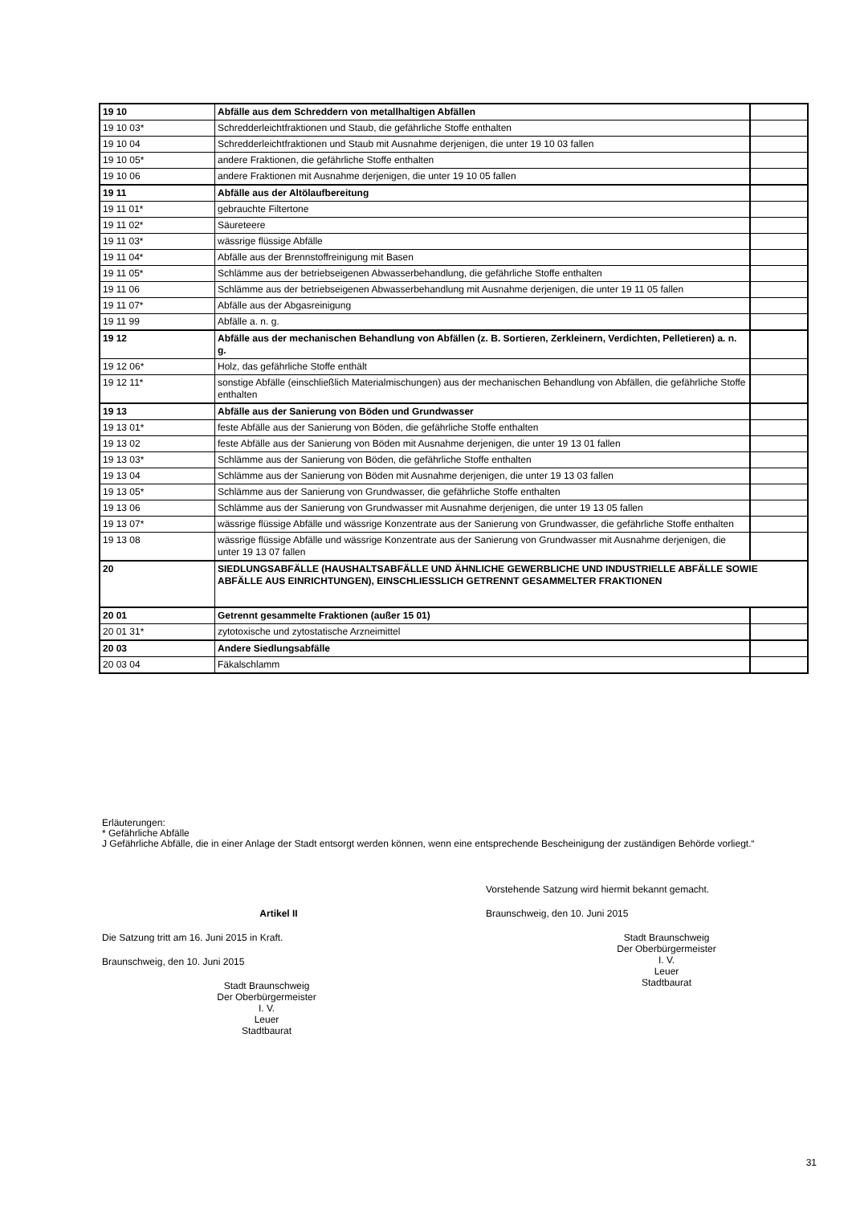| 19 10 | Abfälle aus dem Schreddern von metallhaltigen Abfällen | |
| 19 10 03* | Schredderleichtfraktionen und Staub, die gefährliche Stoffe enthalten | |
| 19 10 04 | Schredderleichtfraktionen und Staub mit Ausnahme derjenigen, die unter 19 10 03 fallen | |
| 19 10 05* | andere Fraktionen, die gefährliche Stoffe enthalten | |
| 19 10 06 | andere Fraktionen mit Ausnahme derjenigen, die unter 19 10 05 fallen | |
| 19 11 | Abfälle aus der Altölaufbereitung | |
| 19 11 01* | gebrauchte Filtertone | |
| 19 11 02* | Säureteere | |
| 19 11 03* | wässrige flüssige Abfälle | |
| 19 11 04* | Abfälle aus der Brennstoffreinigung mit Basen | |
| 19 11 05* | Schlämme aus der betriebseigenen Abwasserbehandlung, die gefährliche Stoffe enthalten | |
| 19 11 06 | Schlämme aus der betriebseigenen Abwasserbehandlung mit Ausnahme derjenigen, die unter 19 11 05 fallen | |
| 19 11 07* | Abfälle aus der Abgasreinigung | |
| 19 11 99 | Abfälle a. n. g. | |
| 19 12 | Abfälle aus der mechanischen Behandlung von Abfällen (z. B. Sortieren, Zerkleinern, Verdichten, Pelletieren) a. n. g. | |
| 19 12 06* | Holz, das gefährliche Stoffe enthält | |
| 19 12 11* | sonstige Abfälle (einschließlich Materialmischungen) aus der mechanischen Behandlung von Abfällen, die gefährliche Stoffe enthalten | |
| 19 13 | Abfälle aus der Sanierung von Böden und Grundwasser | |
| 19 13 01* | feste Abfälle aus der Sanierung von Böden, die gefährliche Stoffe enthalten | |
| 19 13 02 | feste Abfälle aus der Sanierung von Böden mit Ausnahme derjenigen, die unter 19 13 01 fallen | |
| 19 13 03* | Schlämme aus der Sanierung von Böden, die gefährliche Stoffe enthalten | |
| 19 13 04 | Schlämme aus der Sanierung von Böden mit Ausnahme derjenigen, die unter 19 13 03 fallen | |
| 19 13 05* | Schlämme aus der Sanierung von Grundwasser, die gefährliche Stoffe enthalten | |
| 19 13 06 | Schlämme aus der Sanierung von Grundwasser mit Ausnahme derjenigen, die unter 19 13 05 fallen | |
| 19 13 07* | wässrige flüssige Abfälle und wässrige Konzentrate aus der Sanierung von Grundwasser, die gefährliche Stoffe enthalten | |
| 19 13 08 | wässrige flüssige Abfälle und wässrige Konzentrate aus der Sanierung von Grundwasser mit Ausnahme derjenigen, die unter 19 13 07 fallen | |
| 20 | SIEDLUNGSABFÄLLE (HAUSHALTSABFÄLLE UND ÄHNLICHE GEWERBLICHE UND INDUSTRIELLE ABFÄLLE SOWIE ABFÄLLE AUS EINRICHTUNGEN), EINSCHLIESSLICH GETRENNT GESAMMELTER FRAKTIONEN | |
| 20 01 | Getrennt gesammelte Fraktionen (außer 15 01) | |
| 20 01 31* | zytotoxische und zytostatische Arzneimittel | |
| 20 03 | Andere Siedlungsabfälle | |
| 20 03 04 | Fäkalschlamm | |
Erläuterungen:
* Gefährliche Abfälle
J Gefährliche Abfälle, die in einer Anlage der Stadt entsorgt werden können, wenn eine entsprechende Bescheinigung der zuständigen Behörde vorliegt.“
Artikel II
Die Satzung tritt am 16. Juni 2015 in Kraft.
Braunschweig, den 10. Juni 2015
Stadt Braunschweig
Der Oberbürgermeister
I. V.
Leuer
Stadtbaurat
Vorstehende Satzung wird hiermit bekannt gemacht.
Braunschweig, den 10. Juni 2015
Stadt Braunschweig
Der Oberbürgermeister
I. V.
Leuer
Stadtbaurat
31